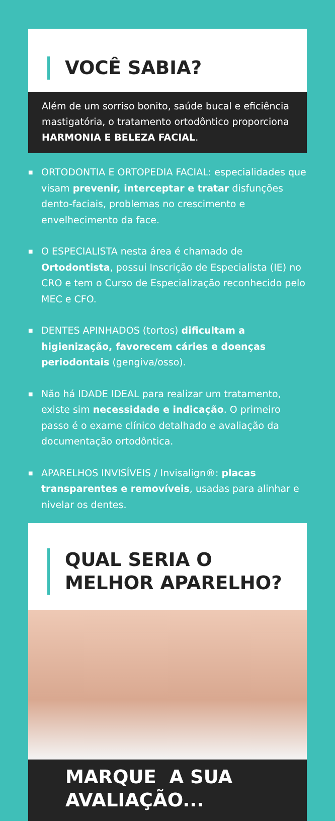VOCÊ SABIA?
Além de um sorriso bonito, saúde bucal e eficiência mastigatória, o tratamento ortodôntico proporciona HARMONIA E BELEZA FACIAL.
■ ORTODONTIA E ORTOPEDIA FACIAL: especialidades que visam prevenir, interceptar e tratar disfunções dento-faciais, problemas no crescimento e envelhecimento da face.
■ O ESPECIALISTA nesta área é chamado de Ortodontista, possui Inscrição de Especialista (IE) no CRO e tem o Curso de Especialização reconhecido pelo MEC e CFO.
■ DENTES APINHADOS (tortos) dificultam a higienização, favorecem cáries e doenças periodontais (gengiva/osso).
■ Não há IDADE IDEAL para realizar um tratamento, existe sim necessidade e indicação. O primeiro passo é o exame clínico detalhado e avaliação da documentação ortodôntica.
■ APARELHOS INVISÍVEIS / Invisalign®: placas transparentes e removíveis, usadas para alinhar e nivelar os dentes.
QUAL SERIA O
MELHOR APARELHO?
MARQUE A SUA
AVALIAÇÃO...